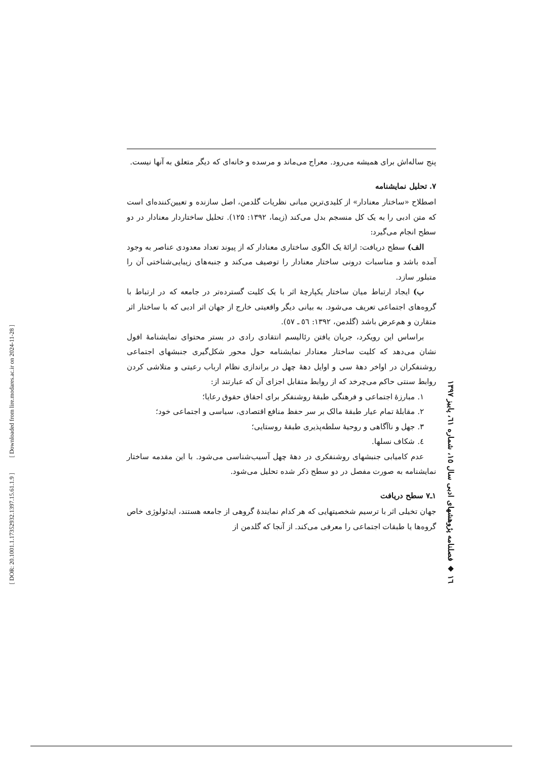[ Downloaded from lire.modares.ac.ir on 2024-11-28 ]
[ DOR: 20.1001.1.17352932.1397.15.61.1.9 ]
پنج ساله‌اش برای همیشه می‌رود. معراج می‌ماند و مرسده و خانه‌ای که دیگر متعلق به آنها نیست.
۷. تحلیل نمایشنامه
اصطلاح «ساختار معنادار» از کلیدی‌ترین مبانی نظریات گلدمن، اصل سازنده و تعیین‌کننده‌ای است که متن ادبی را به یک کل منسجم بدل می‌کند (زیما، ۱۳۹۲: ۱۲۵). تحلیل ساختاردار معنادار در دو سطح انجام می‌گیرد:
الف) سطح دریافت: ارائهٔ یک الگوی ساختاری معنادار که از پیوند تعداد معدودی عناصر به وجود آمده باشد و مناسبات درونی ساختار معنادار را توصیف می‌کند و جنبه‌های زیبایی‌شناختی آن را متبلور سازد.
ب) ایجاد ارتباط میان ساختار یکپارچهٔ اثر با یک کلیت گسترده‌تر در جامعه که در ارتباط با گروه‌های اجتماعی تعریف می‌شود. به بیانی دیگر واقعیتی خارج از جهان اثر ادبی که با ساختار اثر متقارن و هم‌عرض باشد (گلدمن، ۱۳۹۲: ٥٦ ـ ٥٧).
براساس این رویکرد، جریان یافتن رئالیسم انتقادی رادی در بستر محتوای نمایشنامهٔ افول نشان می‌دهد که کلیت ساختار معنادار نمایشنامه حول محور شکل‌گیری جنبشهای اجتماعی روشنفکران در اواخر دههٔ سی و اوایل دههٔ چهل در براندازی نظام ارباب رعیتی و متلاشی کردن روابط سنتی حاکم می‌چرخد که از روابط متقابل اجزای آن که عبارتند از:
۱. مبارزهٔ اجتماعی و فرهنگی طبقهٔ روشنفکر برای احقاق حقوق رعایا؛
۲. مقابلهٔ تمام عیار طبقهٔ مالک بر سر حفظ منافع اقتصادی، سیاسی و اجتماعی خود؛
۳. جهل و ناآگاهی و روحیهٔ سلطه‌پذیری طبقهٔ روستایی؛
٤. شکاف نسلها.
عدم کامیابی جنبشهای روشنفکری در دههٔ چهل آسیب‌شناسی می‌شود. با این مقدمه ساختار نمایشنامه به صورت مفصل در دو سطح ذکر شده تحلیل می‌شود.
۱ـ۷ سطح دریافت
جهان تخیلی اثر با ترسیم شخصیتهایی که هر کدام نمایندهٔ گروهی از جامعه هستند، ایدئولوژی خاص گروه‌ها یا طبقات اجتماعی را معرفی می‌کند. از آنجا که گلدمن از
۱٦ ◆ فصلنامه پژوهشهای ادبی سال ۱٥، شماره ٦۱، پاییز ۱۳۹۷